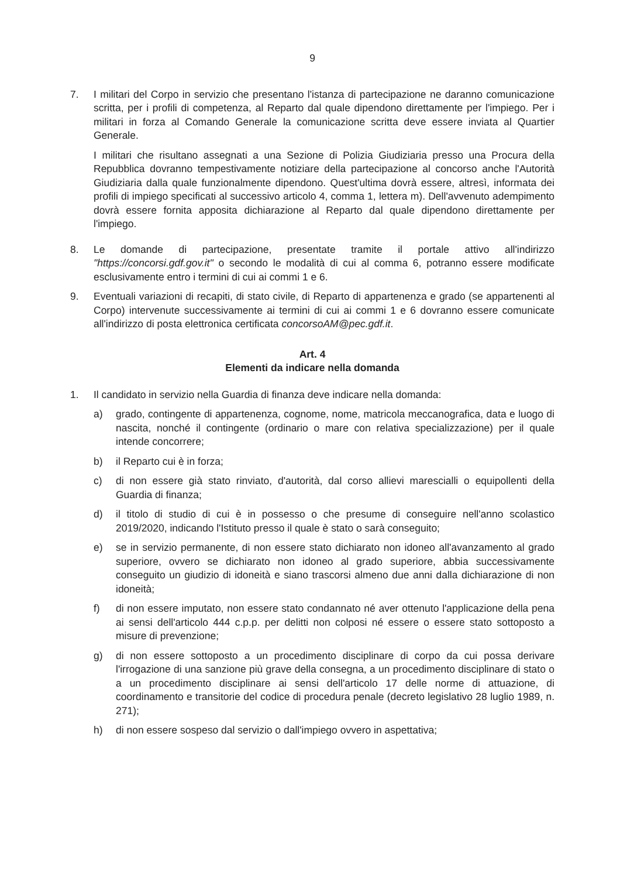9
7. I militari del Corpo in servizio che presentano l'istanza di partecipazione ne daranno comunicazione scritta, per i profili di competenza, al Reparto dal quale dipendono direttamente per l'impiego. Per i militari in forza al Comando Generale la comunicazione scritta deve essere inviata al Quartier Generale.
I militari che risultano assegnati a una Sezione di Polizia Giudiziaria presso una Procura della Repubblica dovranno tempestivamente notiziare della partecipazione al concorso anche l'Autorità Giudiziaria dalla quale funzionalmente dipendono. Quest'ultima dovrà essere, altresì, informata dei profili di impiego specificati al successivo articolo 4, comma 1, lettera m). Dell'avvenuto adempimento dovrà essere fornita apposita dichiarazione al Reparto dal quale dipendono direttamente per l'impiego.
8. Le domande di partecipazione, presentate tramite il portale attivo all'indirizzo "https://concorsi.gdf.gov.it" o secondo le modalità di cui al comma 6, potranno essere modificate esclusivamente entro i termini di cui ai commi 1 e 6.
9. Eventuali variazioni di recapiti, di stato civile, di Reparto di appartenenza e grado (se appartenenti al Corpo) intervenute successivamente ai termini di cui ai commi 1 e 6 dovranno essere comunicate all'indirizzo di posta elettronica certificata concorsoAM@pec.gdf.it.
Art. 4
Elementi da indicare nella domanda
1. Il candidato in servizio nella Guardia di finanza deve indicare nella domanda:
a) grado, contingente di appartenenza, cognome, nome, matricola meccanografica, data e luogo di nascita, nonché il contingente (ordinario o mare con relativa specializzazione) per il quale intende concorrere;
b) il Reparto cui è in forza;
c) di non essere già stato rinviato, d'autorità, dal corso allievi marescialli o equipollenti della Guardia di finanza;
d) il titolo di studio di cui è in possesso o che presume di conseguire nell'anno scolastico 2019/2020, indicando l'Istituto presso il quale è stato o sarà conseguito;
e) se in servizio permanente, di non essere stato dichiarato non idoneo all'avanzamento al grado superiore, ovvero se dichiarato non idoneo al grado superiore, abbia successivamente conseguito un giudizio di idoneità e siano trascorsi almeno due anni dalla dichiarazione di non idoneità;
f) di non essere imputato, non essere stato condannato né aver ottenuto l'applicazione della pena ai sensi dell'articolo 444 c.p.p. per delitti non colposi né essere o essere stato sottoposto a misure di prevenzione;
g) di non essere sottoposto a un procedimento disciplinare di corpo da cui possa derivare l'irrogazione di una sanzione più grave della consegna, a un procedimento disciplinare di stato o a un procedimento disciplinare ai sensi dell'articolo 17 delle norme di attuazione, di coordinamento e transitorie del codice di procedura penale (decreto legislativo 28 luglio 1989, n. 271);
h) di non essere sospeso dal servizio o dall'impiego ovvero in aspettativa;